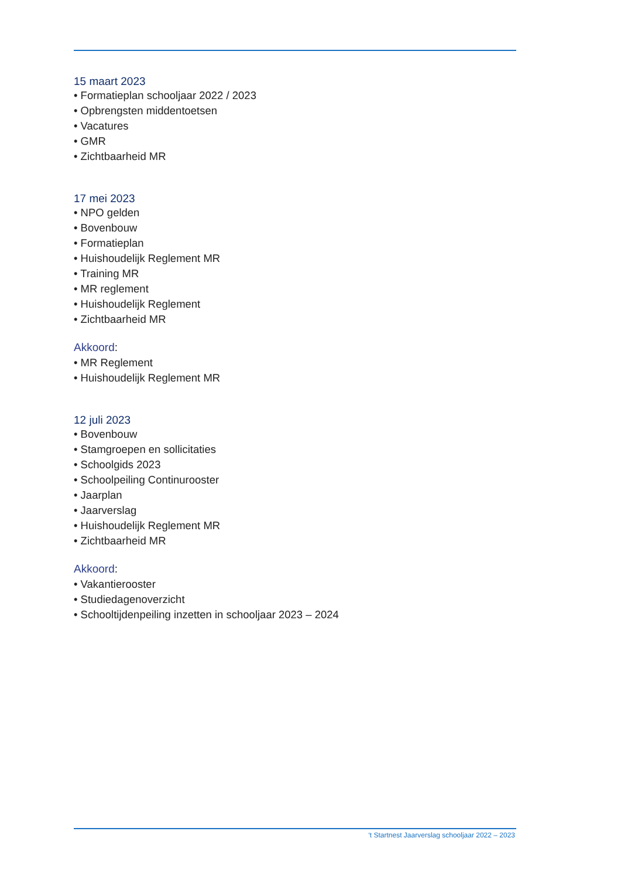15 maart 2023
• Formatieplan schooljaar 2022 / 2023
• Opbrengsten middentoetsen
• Vacatures
• GMR
• Zichtbaarheid MR
17 mei 2023
• NPO gelden
• Bovenbouw
• Formatieplan
• Huishoudelijk Reglement MR
• Training MR
• MR reglement
• Huishoudelijk Reglement
• Zichtbaarheid MR
Akkoord:
• MR Reglement
• Huishoudelijk Reglement MR
12 juli 2023
• Bovenbouw
• Stamgroepen en sollicitaties
• Schoolgids 2023
• Schoolpeiling Continurooster
• Jaarplan
• Jaarverslag
• Huishoudelijk Reglement MR
• Zichtbaarheid MR
Akkoord:
• Vakantierooster
• Studiedagenoverzicht
• Schooltijdenpeiling inzetten in schooljaar 2023 – 2024
‘t Startnest Jaarverslag schooljaar 2022 – 2023